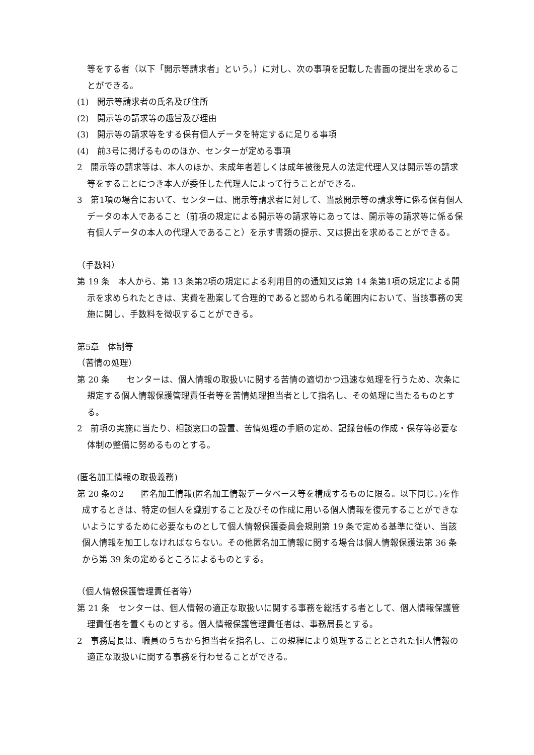等をする者（以下「開示等請求者」という。）に対し、次の事項を記載した書面の提出を求めることができる。
(1)　開示等請求者の氏名及び住所
(2)　開示等の請求等の趣旨及び理由
(3)　開示等の請求等をする保有個人データを特定するに足りる事項
(4)　前3号に掲げるもののほか、センターが定める事項
2　開示等の請求等は、本人のほか、未成年者若しくは成年被後見人の法定代理人又は開示等の請求等をすることにつき本人が委任した代理人によって行うことができる。
3　第1項の場合において、センターは、開示等請求者に対して、当該開示等の請求等に係る保有個人データの本人であること（前項の規定による開示等の請求等にあっては、開示等の請求等に係る保有個人データの本人の代理人であること）を示す書類の提示、又は提出を求めることができる。
（手数料）
第 19 条　本人から、第 13 条第2項の規定による利用目的の通知又は第 14 条第1項の規定による開示を求められたときは、実費を勘案して合理的であると認められる範囲内において、当該事務の実施に関し、手数料を徴収することができる。
第5章　体制等
（苦情の処理）
第 20 条　　センターは、個人情報の取扱いに関する苦情の適切かつ迅速な処理を行うため、次条に規定する個人情報保護管理責任者等を苦情処理担当者として指名し、その処理に当たるものとする。
2　前項の実施に当たり、相談窓口の設置、苦情処理の手順の定め、記録台帳の作成・保存等必要な体制の整備に努めるものとする。
(匿名加工情報の取扱義務)
第 20 条の2　　匿名加工情報(匿名加工情報データベース等を構成するものに限る。以下同じ。)を作成するときは、特定の個人を識別すること及びその作成に用いる個人情報を復元することができないようにするために必要なものとして個人情報保護委員会規則第 19 条で定める基準に従い、当該個人情報を加工しなければならない。その他匿名加工情報に関する場合は個人情報保護法第 36 条から第 39 条の定めるところによるものとする。
（個人情報保護管理責任者等）
第 21 条　センターは、個人情報の適正な取扱いに関する事務を総括する者として、個人情報保護管理責任者を置くものとする。個人情報保護管理責任者は、事務局長とする。
2　事務局長は、職員のうちから担当者を指名し、この規程により処理することとされた個人情報の適正な取扱いに関する事務を行わせることができる。